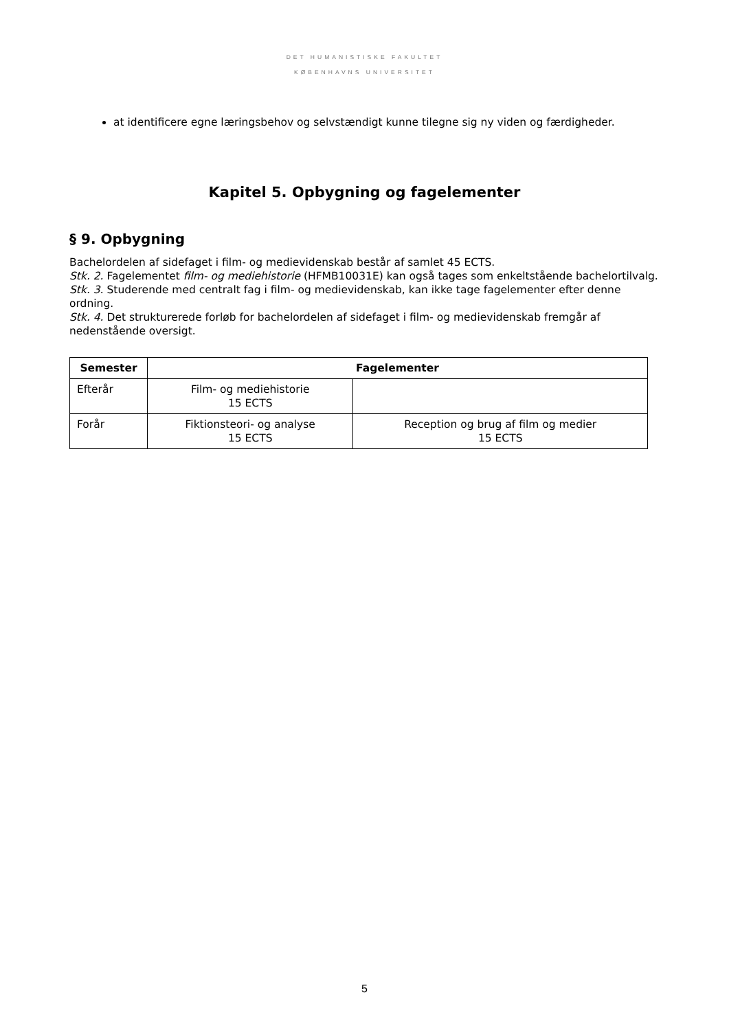DET HUMANISTISKE FAKULTET
KØBENHAVNS UNIVERSITET
at identificere egne læringsbehov og selvstændigt kunne tilegne sig ny viden og færdigheder.
Kapitel 5. Opbygning og fagelementer
§ 9. Opbygning
Bachelordelen af sidefaget i film- og medievidenskab består af samlet 45 ECTS.
Stk. 2. Fagelementet film- og mediehistorie (HFMB10031E) kan også tages som enkeltstående bachelortilvalg.
Stk. 3. Studerende med centralt fag i film- og medievidenskab, kan ikke tage fagelementer efter denne ordning.
Stk. 4. Det strukturerede forløb for bachelordelen af sidefaget i film- og medievidenskab fremgår af nedenstående oversigt.
| Semester | Fagelementer | |
| --- | --- | --- |
| Efterår | Film- og mediehistorie 15 ECTS | |
| Forår | Fiktionsteori- og analyse 15 ECTS | Reception og brug af film og medier 15 ECTS |
5